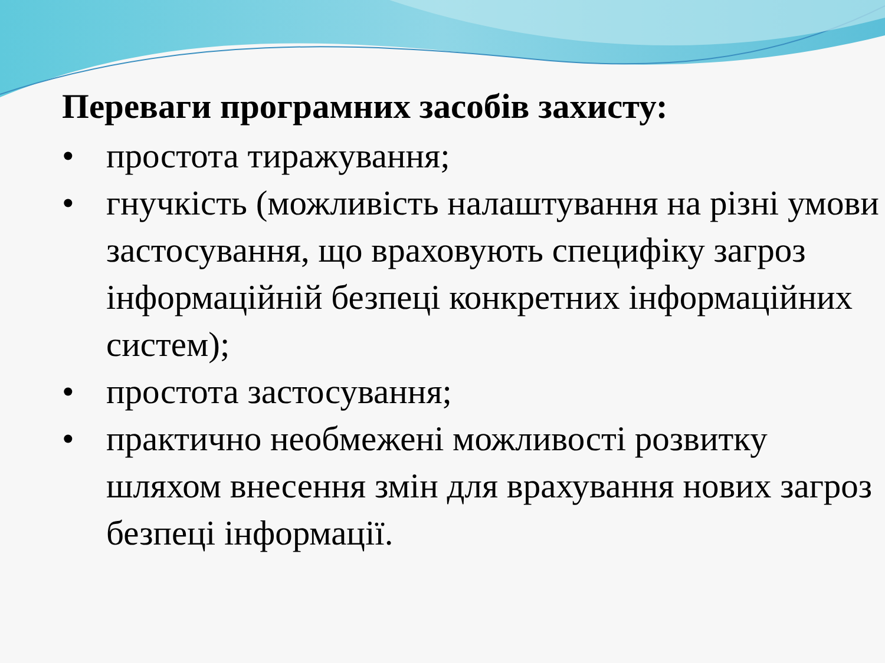Переваги програмних засобів захисту:
• простота тиражування;
• гнучкість (можливість налаштування на різні умови застосування, що враховують специфіку загроз інформаційній безпеці конкретних інформаційних систем);
• простота застосування;
• практично необмежені можливості розвитку шляхом внесення змін для врахування нових загроз безпеці інформації.